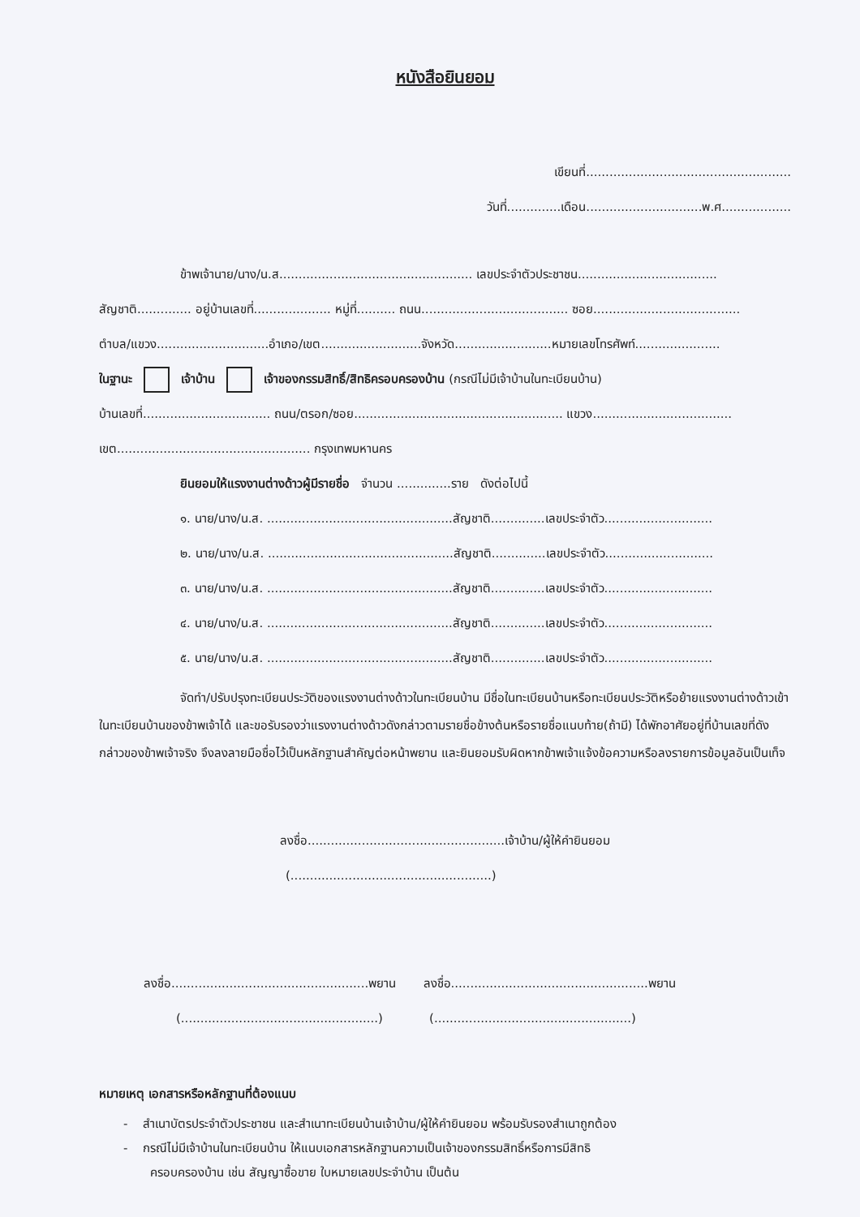หนังสือยินยอม
เขียนที่.....................................................
วันที่..............เดือน..............................พ.ศ..................
ข้าพเจ้านาย/นาง/น.ส.................................................. เลขประจำตัวประชาชน....................................
สัญชาติ.............. อยู่บ้านเลขที่.................... หมู่ที่.......... ถนน...................................... ซอย......................................
ตำบล/แขวง.............................อำเภอ/เขต..........................จังหวัด.........................หมายเลขโทรศัพท์......................
ในฐานะ เจ้าบ้าน เจ้าของกรรมสิทธิ์/สิทธิครอบครองบ้าน (กรณีไม่มีเจ้าบ้านในทะเบียนบ้าน)
บ้านเลขที่................................. ถนน/ตรอก/ซอย...................................................... แขวง....................................
เขต.................................................. กรุงเทพมหานคร
ยินยอมให้แรงงานต่างด้าวผู้มีรายชื่อ จำนวน ..............ราย ดังต่อไปนี้
๑. นาย/นาง/น.ส. ................................................สัญชาติ..............เลขประจำตัว............................
๒. นาย/นาง/น.ส. ................................................สัญชาติ..............เลขประจำตัว............................
๓. นาย/นาง/น.ส. ................................................สัญชาติ..............เลขประจำตัว............................
๔. นาย/นาง/น.ส. ................................................สัญชาติ..............เลขประจำตัว............................
๕. นาย/นาง/น.ส. ................................................สัญชาติ..............เลขประจำตัว............................
จัดทำ/ปรับปรุงทะเบียนประวัติของแรงงานต่างด้าวในทะเบียนบ้าน มีชื่อในทะเบียนบ้านหรือทะเบียนประวัติหรือย้ายแรงงานต่างด้าวเข้าในทะเบียนบ้านของข้าพเจ้าได้ และขอรับรองว่าแรงงานต่างด้าวดังกล่าวตามรายชื่อข้างต้นหรือรายชื่อแนบท้าย(ถ้ามี) ได้พักอาศัยอยู่ที่บ้านเลขที่ดังกล่าวของข้าพเจ้าจริง จึงลงลายมือชื่อไว้เป็นหลักฐานสำคัญต่อหน้าพยาน และยินยอมรับผิดหากข้าพเจ้าแจ้งข้อความหรือลงรายการข้อมูลอันเป็นเท็จ
ลงชื่อ...................................................เจ้าบ้าน/ผู้ให้คำยินยอม
(....................................................)
ลงชื่อ...................................................พยาน ลงชื่อ...................................................พยาน
(...................................................) (...................................................)
หมายเหตุ เอกสารหรือหลักฐานที่ต้องแนบ
- สำเนาบัตรประจำตัวประชาชน และสำเนาทะเบียนบ้านเจ้าบ้าน/ผู้ให้คำยินยอม พร้อมรับรองสำเนาถูกต้อง
- กรณีไม่มีเจ้าบ้านในทะเบียนบ้าน ให้แนบเอกสารหลักฐานความเป็นเจ้าของกรรมสิทธิ์หรือการมีสิทธิ
ครอบครองบ้าน เช่น สัญญาซื้อขาย ใบหมายเลขประจำบ้าน เป็นต้น